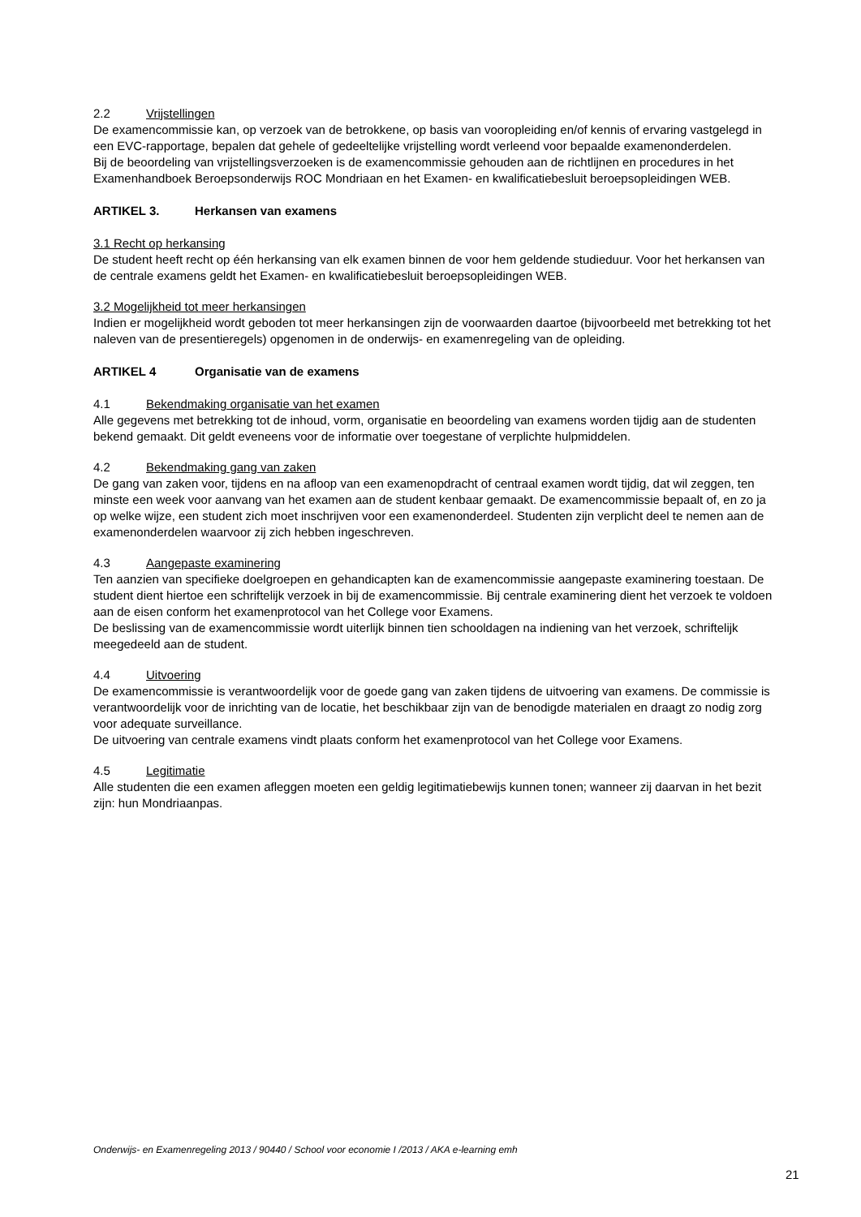2.2 Vrijstellingen
De examencommissie kan, op verzoek van de betrokkene, op basis van vooropleiding en/of kennis of ervaring vastgelegd in een EVC-rapportage, bepalen dat gehele of gedeeltelijke vrijstelling wordt verleend voor bepaalde examenonderdelen.
Bij de beoordeling van vrijstellingsverzoeken is de examencommissie gehouden aan de richtlijnen en procedures in het Examenhandboek Beroepsonderwijs ROC Mondriaan en het Examen- en kwalificatiebesluit beroepsopleidingen WEB.
ARTIKEL 3. Herkansen van examens
3.1 Recht op herkansing
De student heeft recht op één herkansing van elk examen binnen de voor hem geldende studieduur. Voor het herkansen van de centrale examens geldt het Examen- en kwalificatiebesluit beroepsopleidingen WEB.
3.2 Mogelijkheid tot meer herkansingen
Indien er mogelijkheid wordt geboden tot meer herkansingen zijn de voorwaarden daartoe (bijvoorbeeld met betrekking tot het naleven van de presentieregels) opgenomen in de onderwijs- en examenregeling van de opleiding.
ARTIKEL 4 Organisatie van de examens
4.1 Bekendmaking organisatie van het examen
Alle gegevens met betrekking tot de inhoud, vorm, organisatie en beoordeling van examens worden tijdig aan de studenten bekend gemaakt. Dit geldt eveneens voor de informatie over toegestane of verplichte hulpmiddelen.
4.2 Bekendmaking gang van zaken
De gang van zaken voor, tijdens en na afloop van een examenopdracht of centraal examen wordt tijdig, dat wil zeggen, ten minste een week voor aanvang van het examen aan de student kenbaar gemaakt. De examencommissie bepaalt of, en zo ja op welke wijze, een student zich moet inschrijven voor een examenonderdeel. Studenten zijn verplicht deel te nemen aan de examenonderdelen waarvoor zij zich hebben ingeschreven.
4.3 Aangepaste examinering
Ten aanzien van specifieke doelgroepen en gehandicapten kan de examencommissie aangepaste examinering toestaan. De student dient hiertoe een schriftelijk verzoek in bij de examencommissie. Bij centrale examinering dient het verzoek te voldoen aan de eisen conform het examenprotocol van het College voor Examens.
De beslissing van de examencommissie wordt uiterlijk binnen tien schooldagen na indiening van het verzoek, schriftelijk meegedeeld aan de student.
4.4 Uitvoering
De examencommissie is verantwoordelijk voor de goede gang van zaken tijdens de uitvoering van examens. De commissie is verantwoordelijk voor de inrichting van de locatie, het beschikbaar zijn van de benodigde materialen en draagt zo nodig zorg voor adequate surveillance.
De uitvoering van centrale examens vindt plaats conform het examenprotocol van het College voor Examens.
4.5 Legitimatie
Alle studenten die een examen afleggen moeten een geldig legitimatiebewijs kunnen tonen; wanneer zij daarvan in het bezit zijn: hun Mondriaanpas.
Onderwijs- en Examenregeling 2013 / 90440 / School voor economie I /2013 / AKA e-learning emh
21